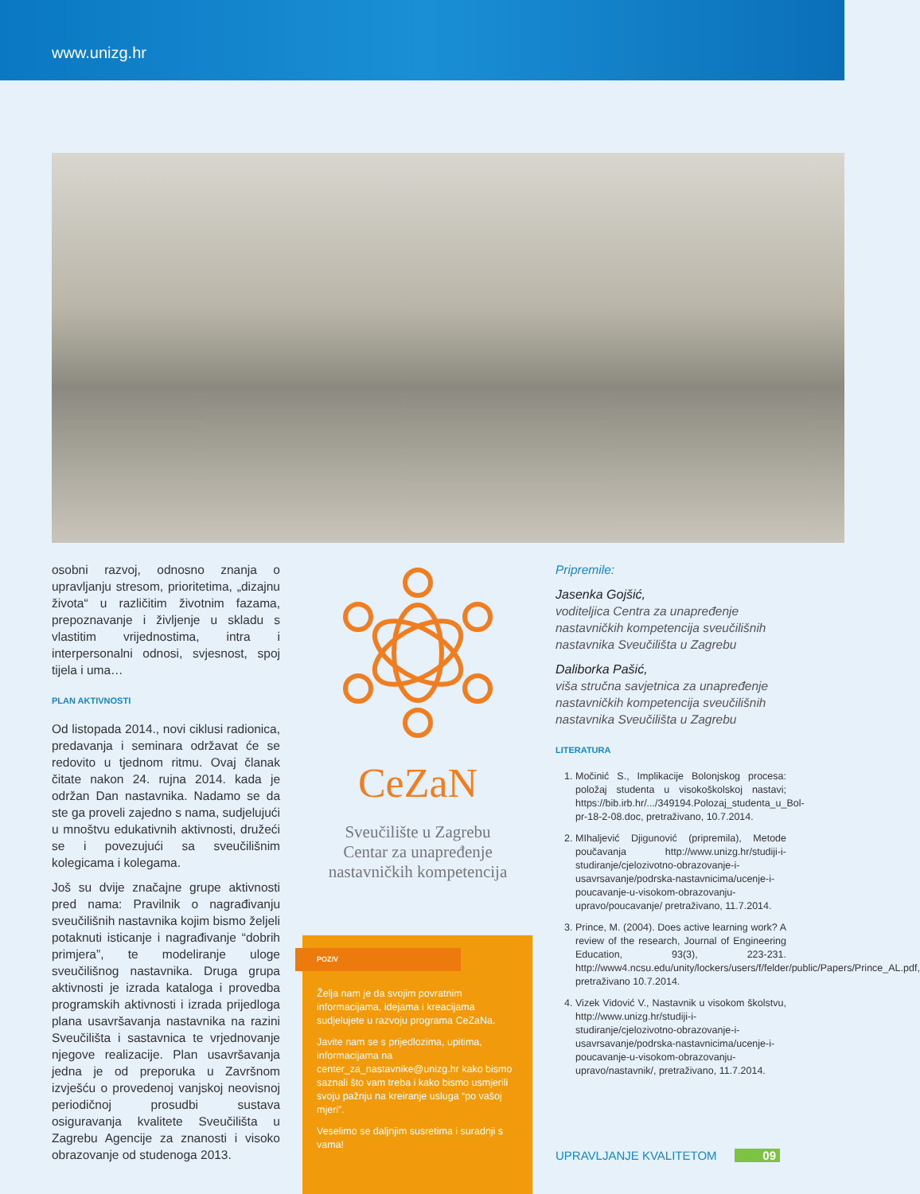www.unizg.hr
osobni razvoj, odnosno znanja o upravljanju stresom, prioritetima, „dizajnu života“ u različitim životnim fazama, prepoznavanje i življenje u skladu s vlastitim vrijednostima, intra i interpersonalni odnosi, svjesnost, spoj tijela i uma…
PLAN AKTIVNOSTI
Od listopada 2014., novi ciklusi radionica, predavanja i seminara održavat će se redovito u tjednom ritmu. Ovaj članak čitate nakon 24. rujna 2014. kada je održan Dan nastavnika. Nadamo se da ste ga proveli zajedno s nama, sudjelujući u mnoštvu edukativnih aktivnosti, družeći se i povezujući sa sveučilišnim kolegicama i kolegama.
Još su dvije značajne grupe aktivnosti pred nama: Pravilnik o nagrađivanju sveučilišnih nastavnika kojim bismo željeli potaknuti isticanje i nagrađivanje “dobrih primjera”, te modeliranje uloge sveučilišnog nastavnika. Druga grupa aktivnosti je izrada kataloga i provedba programskih aktivnosti i izrada prijedloga plana usavršavanja nastavnika na razini Sveučilišta i sastavnica te vrjednovanje njegove realizacije. Plan usavršavanja jedna je od preporuka u Završnom izvješću o provedenoj vanjskoj neovisnoj periodičnoj prosudbi sustava osiguravanja kvalitete Sveučilišta u Zagrebu Agencije za znanosti i visoko obrazovanje od studenoga 2013.
CeZaN
Sveučilište u Zagrebu
Centar za unapređenje
nastavničkih kompetencija
POZIV
Želja nam je da svojim povratnim informacijama, idejama i kreacijama sudjelujete u razvoju programa CeZaNa.
Javite nam se s prijedlozima, upitima, informacijama na center_za_nastavnike@unizg.hr kako bismo saznali što vam treba i kako bismo usmjerili svoju pažnju na kreiranje usluga “po vašoj mjeri”.
Veselimo se daljnjim susretima i suradnji s vama!
Pripremile:
Jasenka Gojšić,
voditeljica Centra za unapređenje nastavničkih kompetencija sveučilišnih nastavnika Sveučilišta u Zagrebu
Daliborka Pašić,
viša stručna savjetnica za unapređenje nastavničkih kompetencija sveučilišnih nastavnika Sveučilišta u Zagrebu
LITERATURA
1. Močinić S., Implikacije Bolonjskog procesa: položaj studenta u visokoškolskoj nastavi; https://bib.irb.hr/.../349194.Polozaj_studenta_u_Bol-pr-18-2-08.doc, pretraživano, 10.7.2014.
2. MIhaljević Djigunović (pripremila), Metode poučavanja http://www.unizg.hr/studiji-i-studiranje/cjelozivotno-obrazovanje-i-usavrsavanje/podrska-nastavnicima/ucenje-i-poucavanje-u-visokom-obrazovanju-upravo/poucavanje/ pretraživano, 11.7.2014.
3. Prince, M. (2004). Does active learning work? A review of the research, Journal of Engineering Education, 93(3), 223-231. http://www4.ncsu.edu/unity/lockers/users/f/felder/public/Papers/Prince_AL.pdf, pretraživano 10.7.2014.
4. Vizek Vidović V., Nastavnik u visokom školstvu, http://www.unizg.hr/studiji-i-studiranje/cjelozivotno-obrazovanje-i-usavrsavanje/podrska-nastavnicima/ucenje-i-poucavanje-u-visokom-obrazovanju-upravo/nastavnik/, pretraživano, 11.7.2014.
UPRAVLJANJE KVALITETOM 09